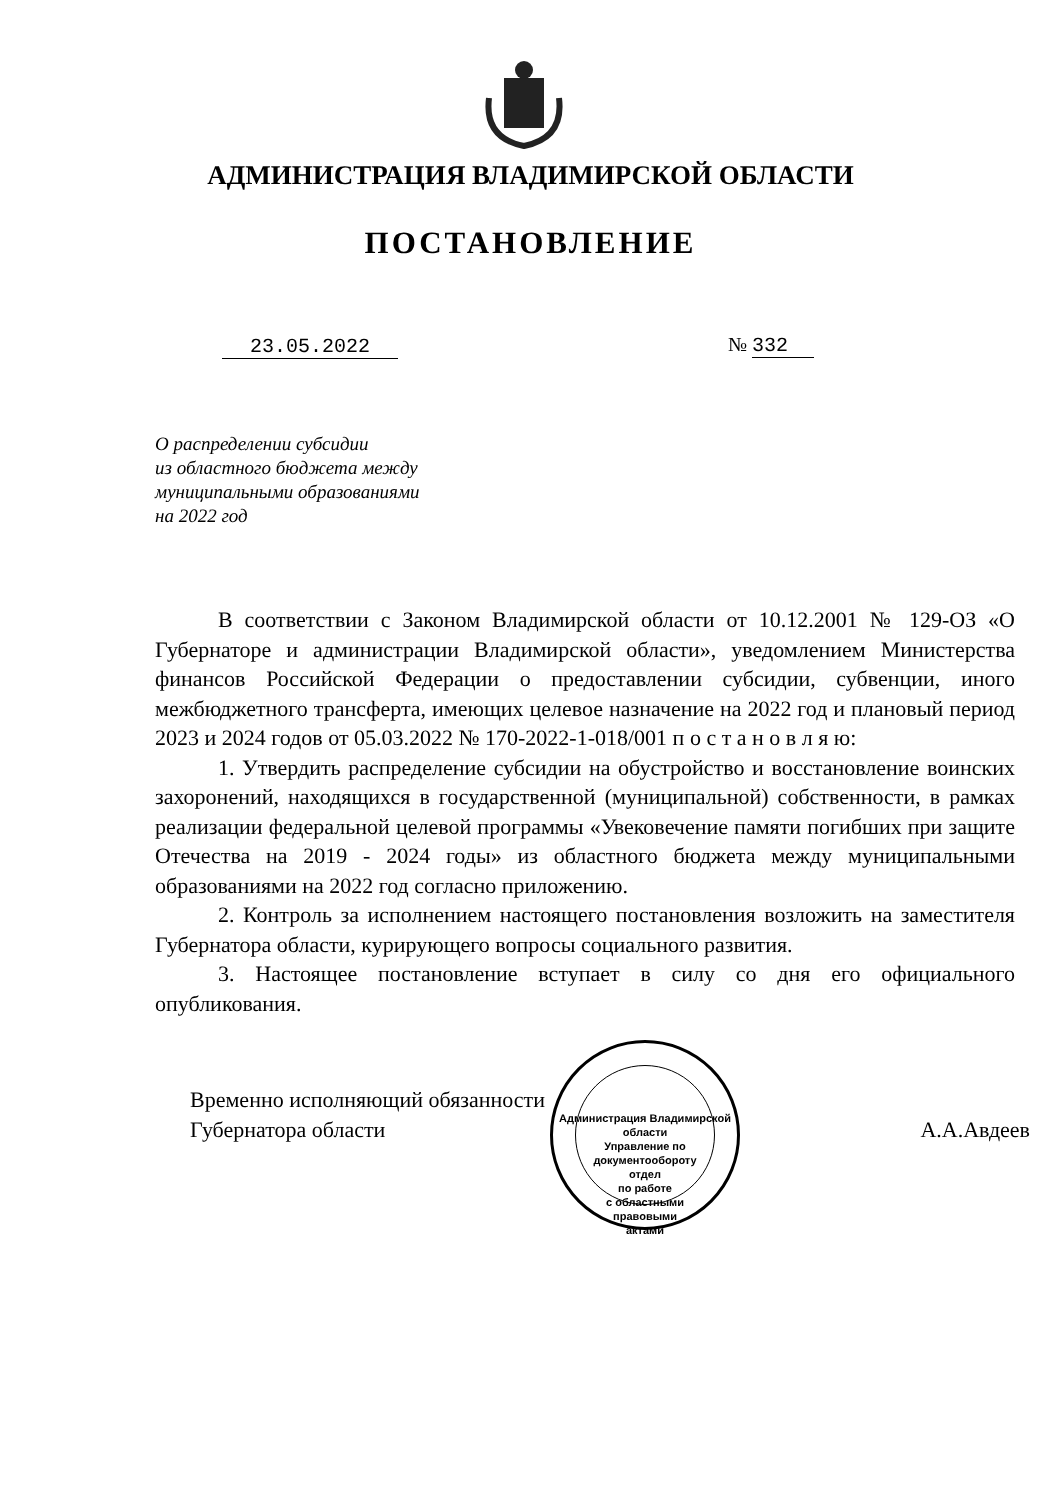АДМИНИСТРАЦИЯ ВЛАДИМИРСКОЙ ОБЛАСТИ
ПОСТАНОВЛЕНИЕ
23.05.2022 № 332
О распределении субсидии
из областного бюджета между
муниципальными образованиями
на 2022 год
В соответствии с Законом Владимирской области от 10.12.2001 № 129-ОЗ «О Губернаторе и администрации Владимирской области», уведомлением Министерства финансов Российской Федерации о предоставлении субсидии, субвенции, иного межбюджетного трансферта, имеющих целевое назначение на 2022 год и плановый период 2023 и 2024 годов от 05.03.2022 № 170-2022-1-018/001 п о с т а н о в л я ю:
1. Утвердить распределение субсидии на обустройство и восстановление воинских захоронений, находящихся в государственной (муниципальной) собственности, в рамках реализации федеральной целевой программы «Увековечение памяти погибших при защите Отечества на 2019 - 2024 годы» из областного бюджета между муниципальными образованиями на 2022 год согласно приложению.
2. Контроль за исполнением настоящего постановления возложить на заместителя Губернатора области, курирующего вопросы социального развития.
3. Настоящее постановление вступает в силу со дня его официального опубликования.
Временно исполняющий обязанности
Губернатора области
А.А.Авдеев
Администрация Владимирской области
Управление по документообороту
отдел
по работе
с областными
правовыми
актами